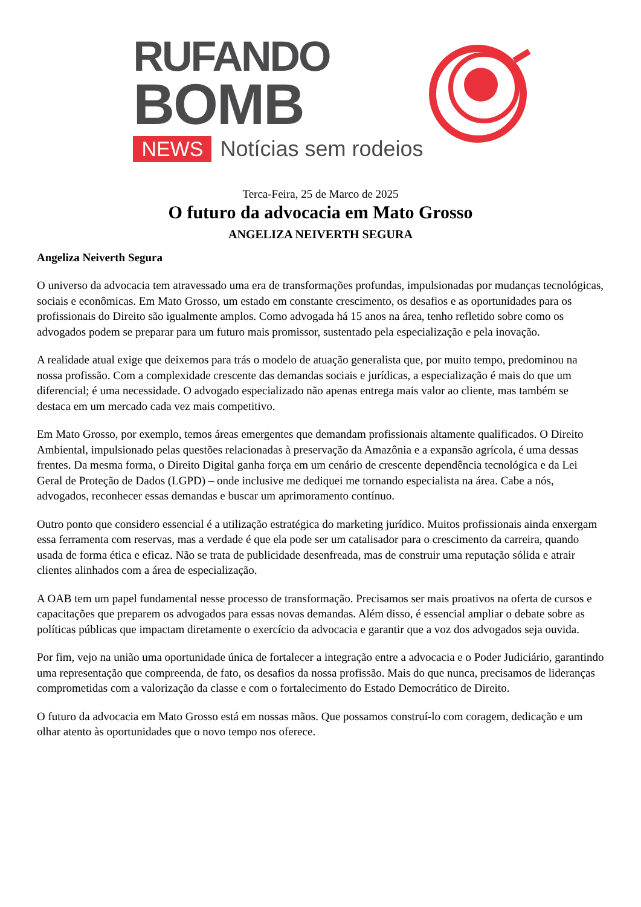RUFANDO
BOMB
NEWS Notícias sem rodeios
Terca-Feira, 25 de Marco de 2025
O futuro da advocacia em Mato Grosso
ANGELIZA NEIVERTH SEGURA
Angeliza Neiverth Segura
O universo da advocacia tem atravessado uma era de transformações profundas, impulsionadas por mudanças tecnológicas, sociais e econômicas. Em Mato Grosso, um estado em constante crescimento, os desafios e as oportunidades para os profissionais do Direito são igualmente amplos. Como advogada há 15 anos na área, tenho refletido sobre como os advogados podem se preparar para um futuro mais promissor, sustentado pela especialização e pela inovação.
A realidade atual exige que deixemos para trás o modelo de atuação generalista que, por muito tempo, predominou na nossa profissão. Com a complexidade crescente das demandas sociais e jurídicas, a especialização é mais do que um diferencial; é uma necessidade. O advogado especializado não apenas entrega mais valor ao cliente, mas também se destaca em um mercado cada vez mais competitivo.
Em Mato Grosso, por exemplo, temos áreas emergentes que demandam profissionais altamente qualificados. O Direito Ambiental, impulsionado pelas questões relacionadas à preservação da Amazônia e a expansão agrícola, é uma dessas frentes. Da mesma forma, o Direito Digital ganha força em um cenário de crescente dependência tecnológica e da Lei Geral de Proteção de Dados (LGPD) – onde inclusive me dediquei me tornando especialista na área. Cabe a nós, advogados, reconhecer essas demandas e buscar um aprimoramento contínuo.
Outro ponto que considero essencial é a utilização estratégica do marketing jurídico. Muitos profissionais ainda enxergam essa ferramenta com reservas, mas a verdade é que ela pode ser um catalisador para o crescimento da carreira, quando usada de forma ética e eficaz. Não se trata de publicidade desenfreada, mas de construir uma reputação sólida e atrair clientes alinhados com a área de especialização.
A OAB tem um papel fundamental nesse processo de transformação. Precisamos ser mais proativos na oferta de cursos e capacitações que preparem os advogados para essas novas demandas. Além disso, é essencial ampliar o debate sobre as políticas públicas que impactam diretamente o exercício da advocacia e garantir que a voz dos advogados seja ouvida.
Por fim, vejo na união uma oportunidade única de fortalecer a integração entre a advocacia e o Poder Judiciário, garantindo uma representação que compreenda, de fato, os desafios da nossa profissão. Mais do que nunca, precisamos de lideranças comprometidas com a valorização da classe e com o fortalecimento do Estado Democrático de Direito.
O futuro da advocacia em Mato Grosso está em nossas mãos. Que possamos construí-lo com coragem, dedicação e um olhar atento às oportunidades que o novo tempo nos oferece.